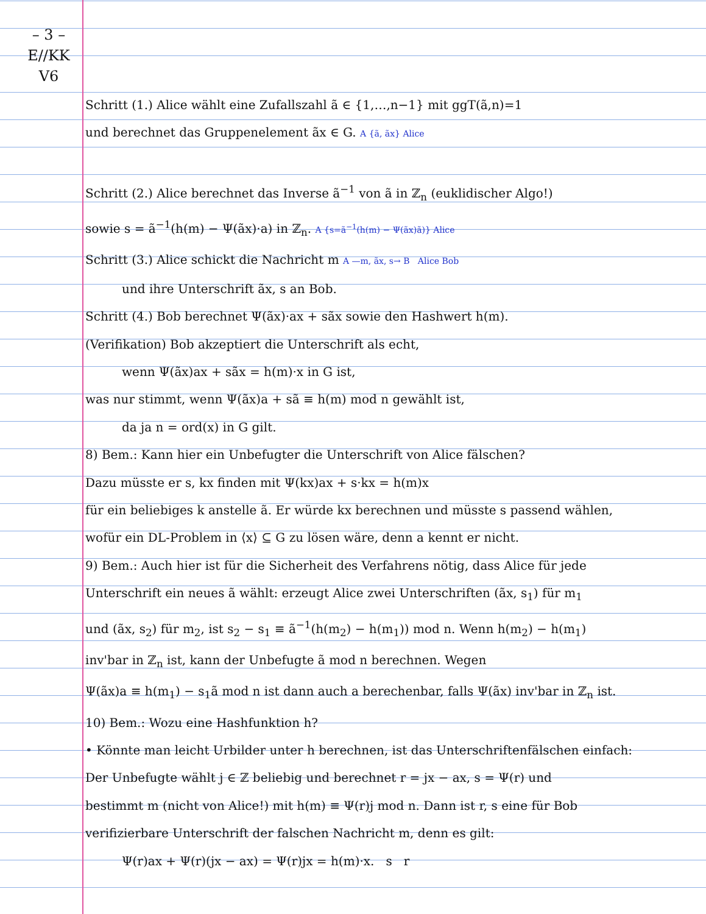– 3 –
E//KK
V6
Schritt (1.) Alice wählt eine Zufallszahl ã ∈ {1,…,n−1} mit ggT(ã,n)=1
und berechnet das Gruppenelement ãx ∈ G. A {ã, ãx} Alice
Schritt (2.) Alice berechnet das Inverse ã<sup>−1</sup> von ã in ℤ<sub>n</sub> (euklidischer Algo!)
sowie s = ã<sup>−1</sup>(h(m) − Ψ(ãx)·a) in ℤ<sub>n</sub>. A {s=ã<sup>−1</sup>(h(m) − Ψ(ãx)ã)} Alice
Schritt (3.) Alice schickt die Nachricht m A —m, ãx, s→ B Alice Bob
und ihre Unterschrift ãx, s an Bob.
Schritt (4.) Bob berechnet Ψ(ãx)·ax + sãx sowie den Hashwert h(m).
(Verifikation) Bob akzeptiert die Unterschrift als echt,
wenn Ψ(ãx)ax + sãx = h(m)·x in G ist,
was nur stimmt, wenn Ψ(ãx)a + sã ≡ h(m) mod n gewählt ist,
da ja n = ord(x) in G gilt.
8) Bem.: Kann hier ein Unbefugter die Unterschrift von Alice fälschen?
Dazu müsste er s, kx finden mit Ψ(kx)ax + s·kx = h(m)x
für ein beliebiges k anstelle ã. Er würde kx berechnen und müsste s passend wählen,
wofür ein DL-Problem in ⟨x⟩ ⊆ G zu lösen wäre, denn a kennt er nicht.
9) Bem.: Auch hier ist für die Sicherheit des Verfahrens nötig, dass Alice für jede
Unterschrift ein neues ã wählt: erzeugt Alice zwei Unterschriften (ãx, s<sub>1</sub>) für m<sub>1</sub>
und (ãx, s<sub>2</sub>) für m<sub>2</sub>, ist s<sub>2</sub> − s<sub>1</sub> ≡ ã<sup>−1</sup>(h(m<sub>2</sub>) − h(m<sub>1</sub>)) mod n. Wenn h(m<sub>2</sub>) − h(m<sub>1</sub>)
inv'bar in ℤ<sub>n</sub> ist, kann der Unbefugte ã mod n berechnen. Wegen
Ψ(ãx)a ≡ h(m<sub>1</sub>) − s<sub>1</sub>ã mod n ist dann auch a berechenbar, falls Ψ(ãx) inv'bar in ℤ<sub>n</sub> ist.
10) Bem.: Wozu eine Hashfunktion h?
• Könnte man leicht Urbilder unter h berechnen, ist das Unterschriftenfälschen einfach:
Der Unbefugte wählt j ∈ ℤ beliebig und berechnet r = jx − ax, s = Ψ(r) und
bestimmt m (nicht von Alice!) mit h(m) ≡ Ψ(r)j mod n. Dann ist r, s eine für Bob
verifizierbare Unterschrift der falschen Nachricht m, denn es gilt:
Ψ(r)ax + Ψ(r)(jx − ax) = Ψ(r)jx = h(m)·x. s r